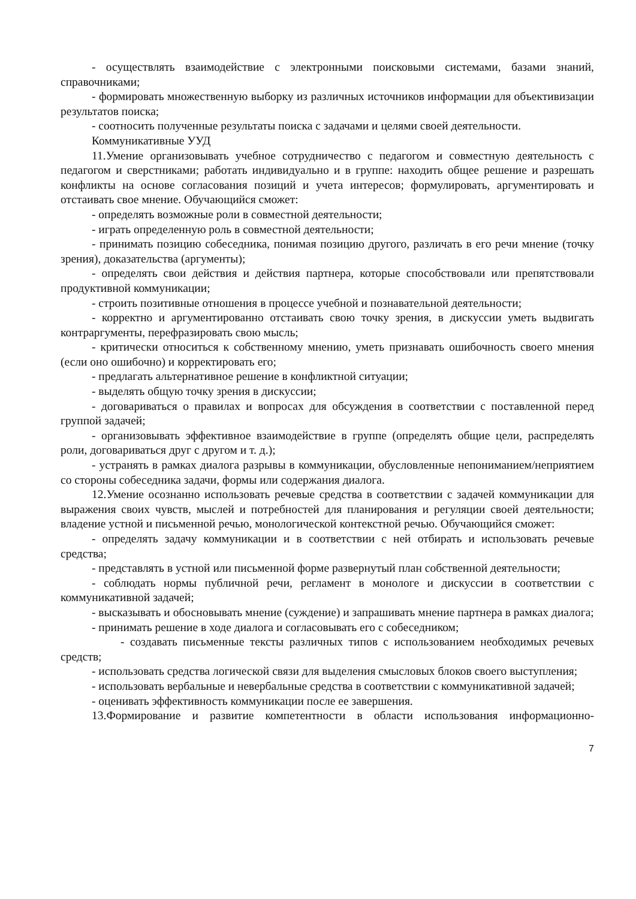- осуществлять взаимодействие с электронными поисковыми системами, базами знаний, справочниками;
- формировать множественную выборку из различных источников информации для объективизации результатов поиска;
- соотносить полученные результаты поиска с задачами и целями своей деятельности.
Коммуникативные УУД
11.Умение организовывать учебное сотрудничество с педагогом и совместную деятельность с педагогом и сверстниками; работать индивидуально и в группе: находить общее решение и разрешать конфликты на основе согласования позиций и учета интересов; формулировать, аргументировать и отстаивать свое мнение. Обучающийся сможет:
- определять возможные роли в совместной деятельности;
- играть определенную роль в совместной деятельности;
- принимать позицию собеседника, понимая позицию другого, различать в его речи мнение (точку зрения), доказательства (аргументы);
- определять свои действия и действия партнера, которые способствовали или препятствовали продуктивной коммуникации;
- строить позитивные отношения в процессе учебной и познавательной деятельности;
- корректно и аргументированно отстаивать свою точку зрения, в дискуссии уметь выдвигать контраргументы, перефразировать свою мысль;
- критически относиться к собственному мнению, уметь признавать ошибочность своего мнения (если оно ошибочно) и корректировать его;
- предлагать альтернативное решение в конфликтной ситуации;
- выделять общую точку зрения в дискуссии;
- договариваться о правилах и вопросах для обсуждения в соответствии с поставленной перед группой задачей;
- организовывать эффективное взаимодействие в группе (определять общие цели, распределять роли, договариваться друг с другом и т. д.);
- устранять в рамках диалога разрывы в коммуникации, обусловленные непониманием/неприятием со стороны собеседника задачи, формы или содержания диалога.
12.Умение осознанно использовать речевые средства в соответствии с задачей коммуникации для выражения своих чувств, мыслей и потребностей для планирования и регуляции своей деятельности; владение устной и письменной речью, монологической контекстной речью. Обучающийся сможет:
- определять задачу коммуникации и в соответствии с ней отбирать и использовать речевые средства;
- представлять в устной или письменной форме развернутый план собственной деятельности;
- соблюдать нормы публичной речи, регламент в монологе и дискуссии в соответствии с коммуникативной задачей;
- высказывать и обосновывать мнение (суждение) и запрашивать мнение партнера в рамках диалога;
- принимать решение в ходе диалога и согласовывать его с собеседником;
- создавать письменные тексты различных типов с использованием необходимых речевых средств;
- использовать средства логической связи для выделения смысловых блоков своего выступления;
- использовать вербальные и невербальные средства в соответствии с коммуникативной задачей;
- оценивать эффективность коммуникации после ее завершения.
13.Формирование и развитие компетентности в области использования информационно-
7